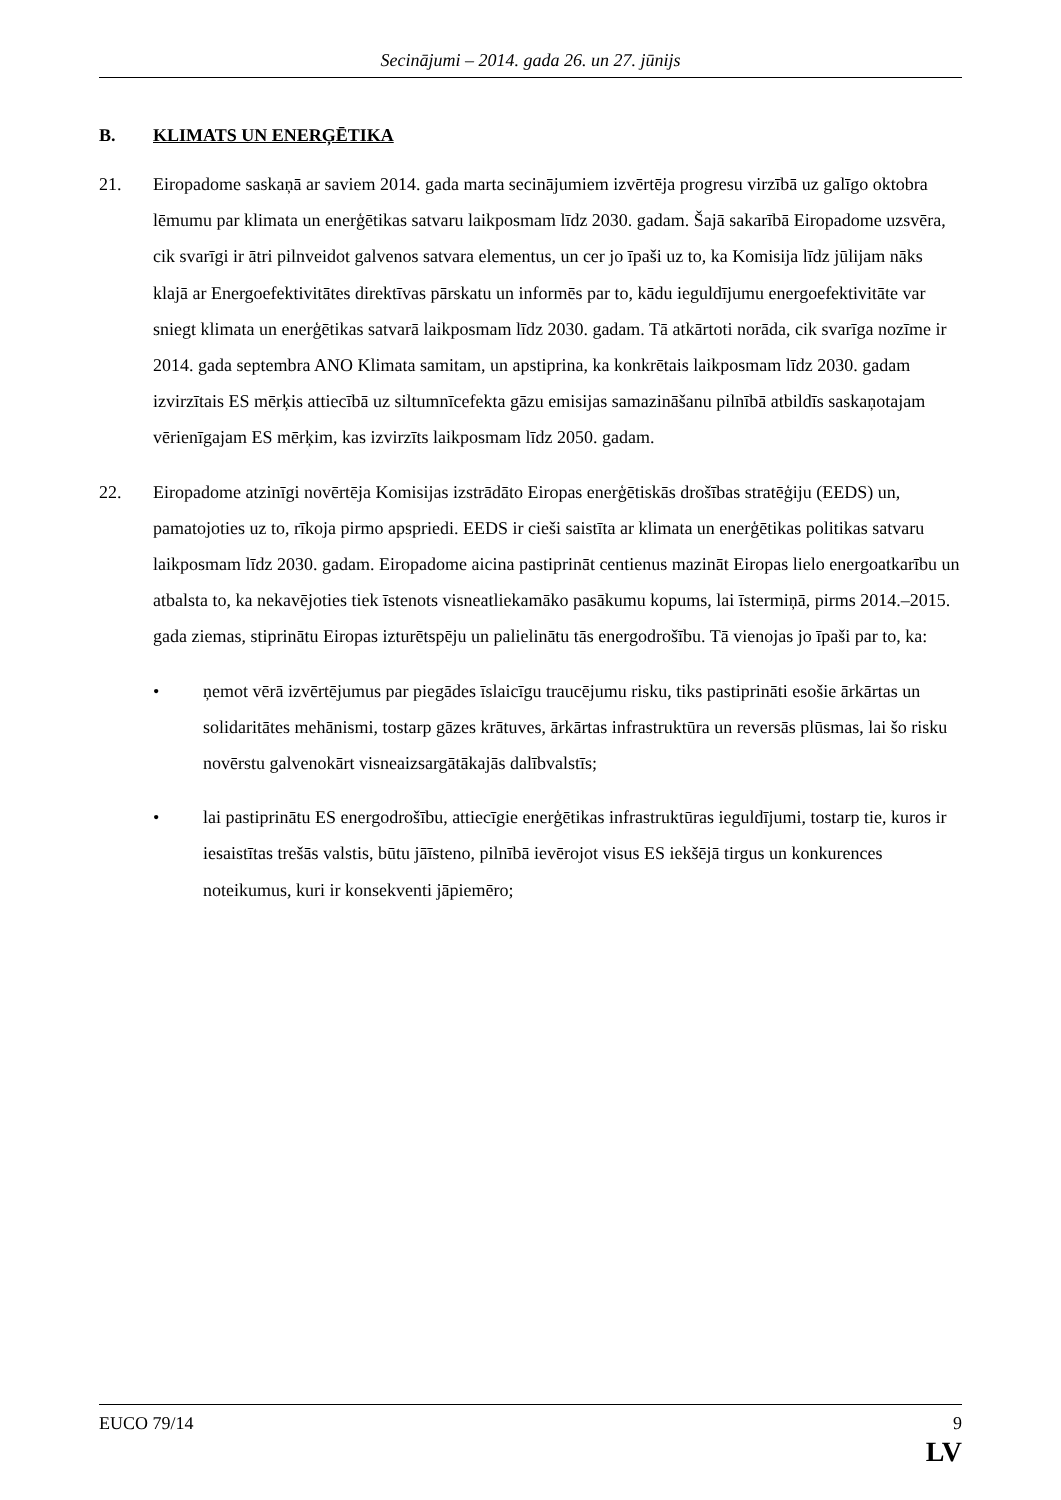Secinājumi – 2014. gada 26. un 27. jūnijs
B. KLIMATS UN ENERĢĒTIKA
21. Eiropadome saskaņā ar saviem 2014. gada marta secinājumiem izvērtēja progresu virzībā uz galīgo oktobra lēmumu par klimata un enerģētikas satvaru laikposmam līdz 2030. gadam. Šajā sakarībā Eiropadome uzsvēra, cik svarīgi ir ātri pilnveidot galvenos satvara elementus, un cer jo īpaši uz to, ka Komisija līdz jūlijam nāks klajā ar Energoefektivitātes direktīvas pārskatu un informēs par to, kādu ieguldījumu energoefektivitāte var sniegt klimata un enerģētikas satvarā laikposmam līdz 2030. gadam. Tā atkārtoti norāda, cik svarīga nozīme ir 2014. gada septembra ANO Klimata samitam, un apstiprina, ka konkrētais laikposmam līdz 2030. gadam izvirzītais ES mērķis attiecībā uz siltumnīcefekta gāzu emisijas samazināšanu pilnībā atbildīs saskaņotajam vērienīgajam ES mērķim, kas izvirzīts laikposmam līdz 2050. gadam.
22. Eiropadome atzinīgi novērtēja Komisijas izstrādāto Eiropas enerģētiskās drošības stratēģiju (EEDS) un, pamatojoties uz to, rīkoja pirmo apspriedi. EEDS ir cieši saistīta ar klimata un enerģētikas politikas satvaru laikposmam līdz 2030. gadam. Eiropadome aicina pastiprināt centienus mazināt Eiropas lielo energoatkarību un atbalsta to, ka nekavējoties tiek īstenots visneatliekamāko pasākumu kopums, lai īstermiņā, pirms 2014.–2015. gada ziemas, stiprinātu Eiropas izturētspēju un palielinātu tās energodrošību. Tā vienojas jo īpaši par to, ka:
• ņemot vērā izvērtējumus par piegādes īslaicīgu traucējumu risku, tiks pastiprināti esošie ārkārtas un solidaritātes mehānismi, tostarp gāzes krātuves, ārkārtas infrastruktūra un reversās plūsmas, lai šo risku novērstu galvenokārt visneaizsargātākajās dalībvalstīs;
• lai pastiprinātu ES energodrošību, attiecīgie enerģētikas infrastruktūras ieguldījumi, tostarp tie, kuros ir iesaistītas trešās valstis, būtu jāīsteno, pilnībā ievērojot visus ES iekšējā tirgus un konkurences noteikumus, kuri ir konsekventi jāpiemēro;
EUCO 79/14 9
LV